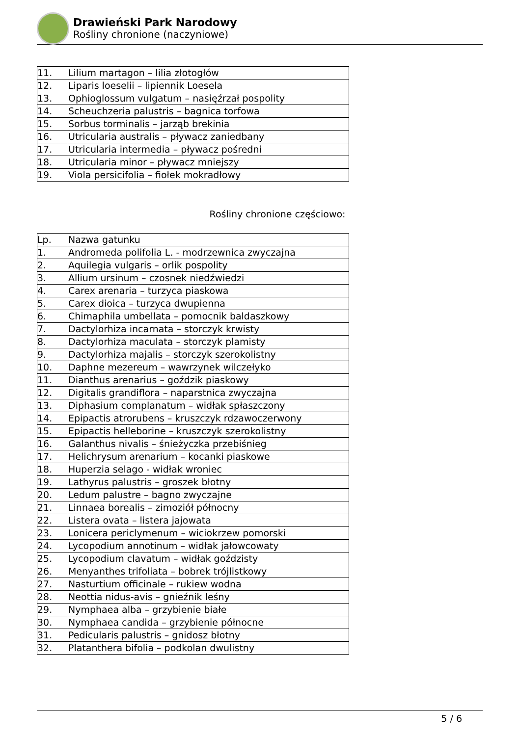Drawieński Park Narodowy
Rośliny chronione (naczyniowe)
| 11. | Lilium martagon – lilia złotogłów |
| 12. | Liparis loeselii – lipiennik Loesela |
| 13. | Ophioglossum vulgatum – nasięźrzał pospolity |
| 14. | Scheuchzeria palustris – bagnica torfowa |
| 15. | Sorbus torminalis – jarząb brekinia |
| 16. | Utricularia australis – pływacz zaniedbany |
| 17. | Utricularia intermedia – pływacz pośredni |
| 18. | Utricularia minor – pływacz mniejszy |
| 19. | Viola persicifolia – fiołek mokradłowy |
Rośliny chronione częściowo:
| Lp. | Nazwa gatunku |
| 1. | Andromeda polifolia L. - modrzewnica zwyczajna |
| 2. | Aquilegia vulgaris – orlik pospolity |
| 3. | Allium ursinum – czosnek niedźwiedzi |
| 4. | Carex arenaria – turzyca piaskowa |
| 5. | Carex dioica – turzyca dwupienna |
| 6. | Chimaphila umbellata – pomocnik baldaszkowy |
| 7. | Dactylorhiza incarnata – storczyk krwisty |
| 8. | Dactylorhiza maculata – storczyk plamisty |
| 9. | Dactylorhiza majalis – storczyk szerokolistny |
| 10. | Daphne mezereum – wawrzynek wilczełyko |
| 11. | Dianthus arenarius – goździk piaskowy |
| 12. | Digitalis grandiflora – naparstnica zwyczajna |
| 13. | Diphasium complanatum – widłak spłaszczony |
| 14. | Epipactis atrorubens – kruszczyk rdzawoczerwony |
| 15. | Epipactis helleborine – kruszczyk szerokolistny |
| 16. | Galanthus nivalis – śnieżyczka przebiśnieg |
| 17. | Helichrysum arenarium – kocanki piaskowe |
| 18. | Huperzia selago - widłak wroniec |
| 19. | Lathyrus palustris – groszek błotny |
| 20. | Ledum palustre – bagno zwyczajne |
| 21. | Linnaea borealis – zimoziół północny |
| 22. | Listera ovata – listera jajowata |
| 23. | Lonicera periclymenum – wiciokrzew pomorski |
| 24. | Lycopodium annotinum – widłak jałowcowaty |
| 25. | Lycopodium clavatum – widłak goździsty |
| 26. | Menyanthes trifoliata – bobrek trójlistkowy |
| 27. | Nasturtium officinale – rukiew wodna |
| 28. | Neottia nidus-avis – gnieźnik leśny |
| 29. | Nymphaea alba – grzybienie białe |
| 30. | Nymphaea candida – grzybienie północne |
| 31. | Pedicularis palustris – gnidosz błotny |
| 32. | Platanthera bifolia – podkolan dwulistny |
5 / 6